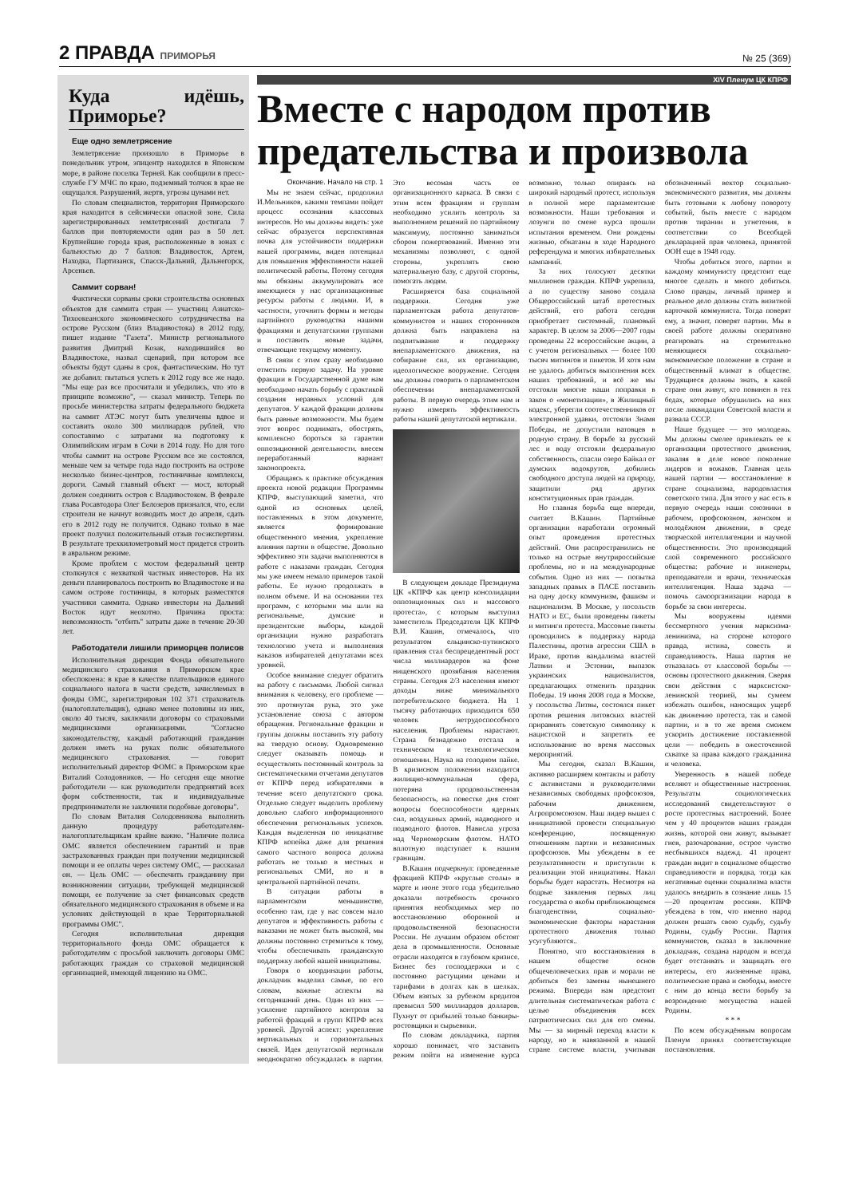2 ПРАВДА ПРИМОРЬЯ
№ 25 (369)
Куда идёшь, Приморье?
Еще одно землетрясение
Землетрясение произошло в Приморье в понедельник утром, эпицентр находился в Японском море, в районе поселка Терней. Как сообщили в пресс-службе ГУ МЧС по краю, подземный толчок в крае не ощущался. Разрушений, жертв, угрозы цунами нет.
По словам специалистов, территория Приморского края находится в сейсмически опасной зоне. Сила зарегистрированных землетрясений достигала 7 баллов при повторяемости один раз в 50 лет. Крупнейшие города края, расположенные в зонах с бальностью до 7 баллов: Владивосток, Артем, Находка, Партизанск, Спасск-Дальний, Дальнегорск, Арсеньев.
Саммит сорван!
Фактически сорваны сроки строительства основных объектов для саммита стран — участниц Азиатско-Тихоокеанского экономического сотрудничества на острове Русском (близ Владивостока) в 2012 году, пишет издание "Газета". Министр регионального развития Дмитрий Козак, находившийся во Владивостоке, назвал сценарий, при котором все объекты будут сданы в срок, фантастическим. Но тут же добавил: пытаться успеть к 2012 году все же надо. "Мы еще раз все просчитали и убедились, что это в принципе возможно", — сказал министр. Теперь по просьбе министерства затраты федерального бюджета на саммит АТЭС могут быть увеличены вдвое и составить около 300 миллиардов рублей, что сопоставимо с затратами на подготовку к Олимпийским играм в Сочи в 2014 году. Но для того чтобы саммит на острове Русском все же состоялся, меньше чем за четыре года надо построить на острове несколько бизнес-центров, гостиничные комплексы, дороги. Самый главный объект — мост, который должен соединить остров с Владивостоком. В феврале глава Росавтодора Олег Белозеров признался, что, если строители не начнут возводить мост до апреля, сдать его в 2012 году не получится. Однако только в мае проект получил положительный отзыв госэкспертизы. В результате трехкилометровый мост придется строить в авральном режиме.
Кроме проблем с мостом федеральный центр столкнулся с нехваткой частных инвесторов. На их деньги планировалось построить во Владивостоке и на самом острове гостиницы, в которых разместятся участники саммита. Однако инвесторы на Дальний Восток идут неохотно. Причина проста: невозможность "отбить" затраты даже в течение 20-30 лет.
Работодатели лишили приморцев полисов
Исполнительная дирекция Фонда обязательного медицинского страхования в Приморском крае обеспокоена: в крае в качестве плательщиков единого социального налога в части средств, зачисляемых в фонды ОМС, зарегистрирован 102 371 страхователь (налогоплательщик), однако менее половины из них, около 40 тысяч, заключили договоры со страховыми медицинскими организациями. "Согласно законодательству, каждый работающий гражданин должен иметь на руках полис обязательного медицинского страхования. — говорит исполнительный директор ФОМС в Приморском крае Виталий Солодовников. — Но сегодня еще многие работодатели — как руководители предприятий всех форм собственности, так и индивидуальные предприниматели не заключили подобные договоры".
По словам Виталия Солодовникова выполнить данную процедуру работодателям-налогоплательщикам крайне важно. "Наличие полиса ОМС является обеспечением гарантий и прав застрахованных граждан при получении медицинской помощи и ее оплаты через систему ОМС, — рассказал он. — Цель ОМС — обеспечить гражданину при возникновении ситуации, требующей медицинской помощи, ее получение за счет финансовых средств обязательного медицинского страхования в объеме и на условиях действующей в крае Территориальной программы ОМС".
Сегодня исполнительная дирекция территориального фонда ОМС обращается к работодателям с просьбой заключить договоры ОМС работающих граждан со страховой медицинской организацией, имеющей лицензию на ОМС.
XIV Пленум ЦК КПРФ
Вместе с народом против предательства и произвола
Окончание. Начало на стр. 1
Мы не знаем сейчас, продолжил И.Мельников, какими темпами пойдет процесс осознания классовых интересов. Но мы должны видеть: уже сейчас образуется перспективная почва для устойчивости поддержки нашей программы, виден потенциал для повышения эффективности нашей политической работы. Потому сегодня мы обязаны аккумулировать все имеющиеся у нас организационные ресурсы работы с людьми. И, в частности, уточнить формы и методы партийного руководства нашими фракциями и депутатскими группами и поставить новые задачи, отвечающие текущему моменту.
В связи с этим сразу необходимо отметить первую задачу. На уровне фракции в Государственной думе нам необходимо начать борьбу с практикой создания неравных условий для депутатов. У каждой фракции должны быть равные возможности. Мы будем этот вопрос поднимать, обострять, комплексно бороться за гарантии оппозиционной деятельности. внесем переработанный вариант законопроекта.
Обращаясь к практике обсуждения проекта новой редакции Программы КПРФ, выступающий заметил, что одной из основных целей, поставленных в этом документе, является формирование общественного мнения, укрепление влияния партии в обществе. Довольно эффективно эти задачи выполняются в работе с наказами граждан. Сегодня мы уже имеем немало примеров такой работы. Ее нужно продолжать в полном объеме. И на основании тех программ, с которыми мы шли на региональные, думские и президентские выборы, каждой организации нужно разработать технологию учета и выполнения наказов избирателей депутатами всех уровней.
Особое внимание следует обратить на работу с письмами. Любой сигнал внимания к человеку, его проблеме — это протянутая рука, это уже установление союза с автором обращения. Региональные фракции и группы должны поставить эту работу на твердую основу. Одновременно следует оказывать помощь и осуществлять постоянный контроль за систематическими отчетами депутатов от КПРФ перед избирателями в течение всего депутатского срока. Отдельно следует выделить проблему довольно слабого информационного обеспечения региональных успехов. Каждая выделенная по инициативе КПРФ копейка даже для решения самого частного вопроса должна работать не только в местных и региональных СМИ, но и в центральной партийной печати.
В ситуации работы в парламентском меньшинстве, особенно там, где у нас совсем мало депутатов и эффективность работы с наказами не может быть высокой, мы должны постоянно стремиться к тому, чтобы обеспечивать гражданскую поддержку любой нашей инициативы.
Говоря о координации работы, докладчик выделил самые, по его словам, важные аспекты на сегодняшний день. Один из них — усиление партийного контроля за работой фракций и групп КПРФ всех уровней. Другой аспект: укрепление вертикальных и горизонтальных связей. Идея депутатской вертикали неоднократно обсуждалась в партии. Это весомая часть ее организационного каркаса. В связи с этим всем фракциям и группам необходимо усилить контроль за выполнением решений по партийному максимуму, постоянно заниматься сбором пожертвований. Именно эти механизмы позволяют, с одной стороны, укреплять свою материальную базу, с другой стороны, помогать людям.
Расширяется база социальной поддержки. Сегодня уже парламентская работа депутатов-коммунистов и наших сторонников должна быть направлена на подпитывание и поддержку внепарламентского движения, на собирание сил, их организацию, идеологическое вооружение. Сегодня мы должны говорить о парламентском обеспечении внепарламентской работы. В первую очередь этим нам и нужно измерять эффективность работы нашей депутатской вертикали.
В следующем докладе Президиума ЦК «КПРФ как центр консолидации оппозиционных сил и массового протеста», с которым выступил заместитель Председателя ЦК КПРФ В.И. Кашин, отмечалось, что результатом ельцинско-путинского правления стал беспрецедентный рост числа миллиардеров на фоне нищенского прозябания населения страны. Сегодня 2/3 населения имеют доходы ниже минимального потребительского бюджета. На 1 тысячу работающих приходится 650 человек нетрудоспособного населения. Проблемы нарастают. Страна безнадежно отстала в техническом и технологическом отношении. Наука на голодном пайке. В кризисном положении находится жилищно-коммунальная сфера, потеряна продовольственная безопасность, на повестке дня стоят вопросы боеспособности ядерных сил, воздушных армий, надводного и подводного флотов. Нависла угроза над Черноморским флотом. НАТО вплотную подступает к нашим границам.
В.Кашин подчеркнул: проведенные фракцией КПРФ «круглые столы» в марте и июне этого года убедительно доказали потребность срочного принятия необходимых мер по восстановлению оборонной и продовольственной безопасности России. Не лучшим образом обстоят дела в промышленности. Основные отрасли находятся в глубоком кризисе. Бизнес без господдержки и с постоянно растущими ценами и тарифами в долгах как в шелках. Объем взятых за рубежом кредитов превысил 500 миллиардов долларов. Пухнут от прибылей только банкиры-ростовщики и сырьевики.
По словам докладчика, партия хорошо понимает, что заставить режим пойти на изменение курса возможно, только опираясь на широкий народный протест, используя в полной мере парламентские возможности. Наши требования и лозунги по смене курса прошли испытания временем. Они рождены жизнью, обкатаны в ходе Народного референдума и многих избирательных кампаний.
За них голосуют десятки миллионов граждан. КПРФ укрепила, а по существу заново создала Общероссийский штаб протестных действий, его работа сегодня приобретает системный, плановый характер. В целом за 2006—2007 годы проведены 22 всероссийские акции, а с учетом региональных — более 100 тысяч митингов и пикетов. И хотя нам не удалось добиться выполнения всех наших требований, и всё же мы отстояли многие наши поправки в закон о «монетизации», в Жилищный кодекс, уберегли соотечественников от электронной удавки, отстояли Знамя Победы, не допустили натовцев в родную страну. В борьбе за русский лес и воду отстояли федеральную собственность, спасли озеро Байкал от думских водокрутов, добились свободного доступа людей на природу, защитили ряд других конституционных прав граждан.
Но главная борьба еще впереди, считает В.Кашин. Партийные организации наработали огромный опыт проведения протестных действий. Они распространились не только на острые внутрироссийские проблемы, но и на международные события. Одно из них — попытка западных правых в ПАСЕ поставить на одну доску коммунизм, фашизм и национализм. В Москве, у посольств НАТО и ЕС, были проведены пикеты и митинги протеста. Массовые пикеты проводились в поддержку народа Палестины, против агрессии США в Ираке, против вандализма властей Латвии и Эстонии, выпазок украинских националистов, предлагающих отменить праздник Победы. 19 июня 2008 года в Москве, у посольства Литвы, состоялся пикет против решения литовских властей приравнять советскую символику к нацистской и запретить ее использование во время массовых мероприятий.
Мы сегодня, сказал В.Кашин, активно расширяем контакты и работу с активистами и руководителями независимых свободных профсоюзов, рабочим движением, Агропромсоюзом. Наш лидер вышел с инициативой провести специальную конференцию, посвященную отношениям партии и независимых профсоюзов. Мы убеждены в ее результативности и приступили к реализации этой инициативы. Накал борьбы будет нарастать. Несмотря на бодрые заявления первых лиц государства о якобы приближающемся благоденствии, социально-экономические факторы нарастания протестного движения только усугубляются..
Понятно, что восстановления в нашем обществе основ общечеловеческих прав и морали не добиться без замены нынешнего режима. Впереди нам предстоит длительная систематическая работа с целью объединения всех патриотических сил для его смены. Мы — за мирный переход власти к народу, но в навязанной в нашей стране системе власти, учитывая обозначенный вектор социально-экономического развития, мы должны быть готовыми к любому повороту событий, быть вместе с народом против тирании и угнетения, в соответствии со Всеобщей декларацией прав человека, принятой ООН еще в 1948 году.
Чтобы добиться этого, партии и каждому коммунисту предстоит еще многое сделать и много добиться. Слово правды, личный пример и реальное дело должны стать визитной карточкой коммуниста. Тогда поверят ему, а значит, поверят партии. Мы в своей работе должны оперативно реагировать на стремительно меняющиеся социально-экономическое положение в стране и общественный климат в обществе. Трудящиеся должны знать, в какой стране они живут, кто повинен в тех бедах, которые обрушились на них после ликвидации Советской власти и развала СССР.
Наше будущее — это молодежь. Мы должны смелее привлекать ее к организации протестного движения, закаляя в деле новое поколение лидеров и вожаков. Главная цель нашей партии — восстановление в стране социализма, народовластия советского типа. Для этого у нас есть в первую очередь наши союзники в рабочем, профсоюзном, женском и молодёжном движении, в среде творческой интеллигенции и научной общественности. Это производящий слой современного российского общества: рабочие и инженеры, преподаватели и врачи, техническая интеллигенция. Наша задача — помочь самоорганизации народа в борьбе за свои интересы.
Мы вооружены идеями бессмертного учения марксизма-ленинизма, на стороне которого правда, истина, совесть и справедливость. Наша партия не отказалась от классовой борьбы — основы протестного движения. Сверяя свои действия с марксистско-ленинской теорией, мы сумеем избежать ошибок, наносящих ущерб как движению протеста, так и самой партии, и в то же время сможем ускорить достижение поставленной цели — победить в ожесточенной схватке за права каждого гражданина и человека.
Уверенность в нашей победе вселяют и общественные настроения. Результаты социологических исследований свидетельствуют о росте протестных настроений. Более чем у 40 процентов наших граждан жизнь, которой они живут, вызывает гнев, разочарование, острое чувство несбывшихся надежд. 41 процент граждан видит в социализме общество справедливости и порядка, тогда как негативные оценки социализма власти удалось внедрить в сознание лишь 15—20 процентам россиян. КПРФ убеждена в том, что именно народ должен решать свою судьбу, судьбу Родины, судьбу России. Партия коммунистов, сказал в заключение докладчик, создана народом и всегда будет отстаивать и защищать его интересы, его жизненные права, политические права и свободы, вместе с ним до конца вести борьбу за возрождение могущества нашей Родины.
* * *
По всем обсуждённым вопросам Пленум принял соответствующие постановления.